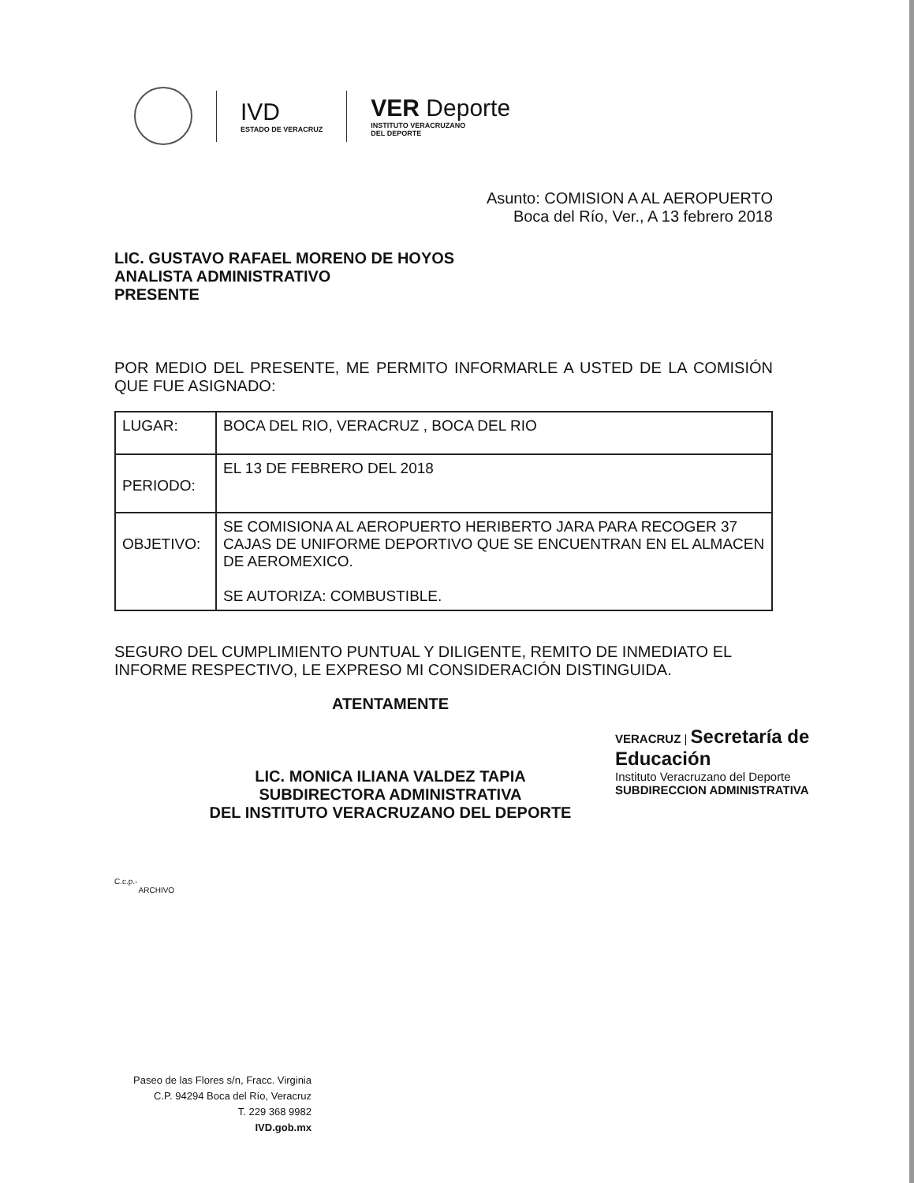IVD
ESTADO DE VERACRUZ
VER Deporte
INSTITUTO VERACRUZANO
DEL DEPORTE
Asunto: COMISION A AL AEROPUERTO
Boca del Río, Ver., A 13 febrero 2018
LIC. GUSTAVO RAFAEL MORENO DE HOYOS
ANALISTA ADMINISTRATIVO
PRESENTE
POR MEDIO DEL PRESENTE, ME PERMITO INFORMARLE A USTED DE LA COMISIÓN QUE FUE ASIGNADO:
| LUGAR: | BOCA DEL RIO, VERACRUZ , BOCA DEL RIO |
| PERIODO: | EL 13 DE FEBRERO DEL 2018 |
| OBJETIVO: | SE COMISIONA AL AEROPUERTO HERIBERTO JARA PARA RECOGER 37 CAJAS DE UNIFORME DEPORTIVO QUE SE ENCUENTRAN EN EL ALMACEN DE AEROMEXICO. SE AUTORIZA: COMBUSTIBLE. |
SEGURO DEL CUMPLIMIENTO PUNTUAL Y DILIGENTE, REMITO DE INMEDIATO EL INFORME RESPECTIVO, LE EXPRESO MI CONSIDERACIÓN DISTINGUIDA.
ATENTAMENTE
LIC. MONICA ILIANA VALDEZ TAPIA
SUBDIRECTORA ADMINISTRATIVA
DEL INSTITUTO VERACRUZANO DEL DEPORTE
C.c.p.-
ARCHIVO
VERACRUZ | Secretaría de Educación
Instituto Veracruzano del Deporte
SUBDIRECCION ADMINISTRATIVA
Paseo de las Flores s/n, Fracc. Virginia
C.P. 94294 Boca del Río, Veracruz
T. 229 368 9982
IVD.gob.mx